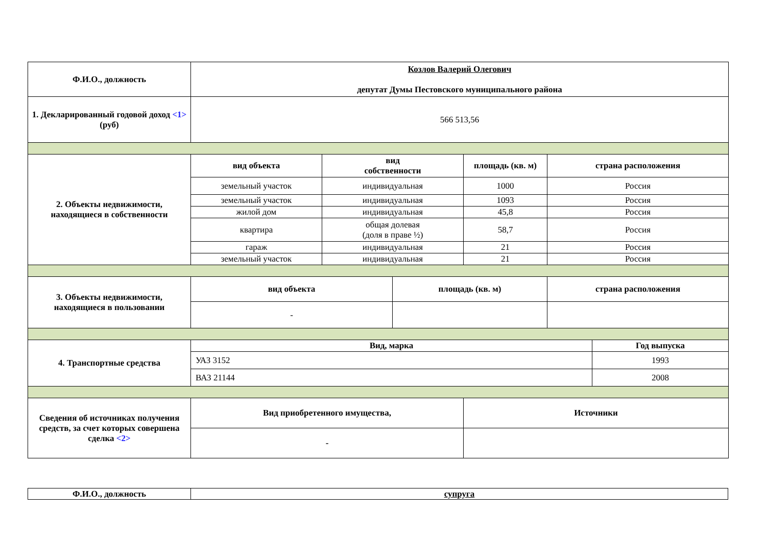| Ф.И.О., должность | Козлов Валерий Олегович депутат Думы Пестовского муниципального района | | | | | |
| 1. Декларированный годовой доход <1> (руб) | 566 513,56 | | | | | |
| 2. Объекты недвижимости, находящиеся в собственности | вид объекта | вид собственности | | площадь (кв. м) | страна расположения | |
| | земельный участок | индивидуальная | | 1000 | Россия | |
| | земельный участок | индивидуальная | | 1093 | Россия | |
| | жилой дом | индивидуальная | | 45,8 | Россия | |
| | квартира | общая долевая (доля в праве ½) | | 58,7 | Россия | |
| | гараж | индивидуальная | | 21 | Россия | |
| | земельный участок | индивидуальная | | 21 | Россия | |
| 3. Объекты недвижимости, находящиеся в пользовании | вид объекта | | площадь (кв. м) | | страна расположения | |
| | - | | | | | |
| 4. Транспортные средства | Вид, марка | | | | | Год выпуска |
| | УАЗ 3152 | | | | | 1993 |
| | ВАЗ 21144 | | | | | 2008 |
| Сведения об источниках получения средств, за счет которых совершена сделка <2> | Вид приобретенного имущества, | | | Источники | | |
| | - | | | | | |
| Ф.И.О., должность | супруга |